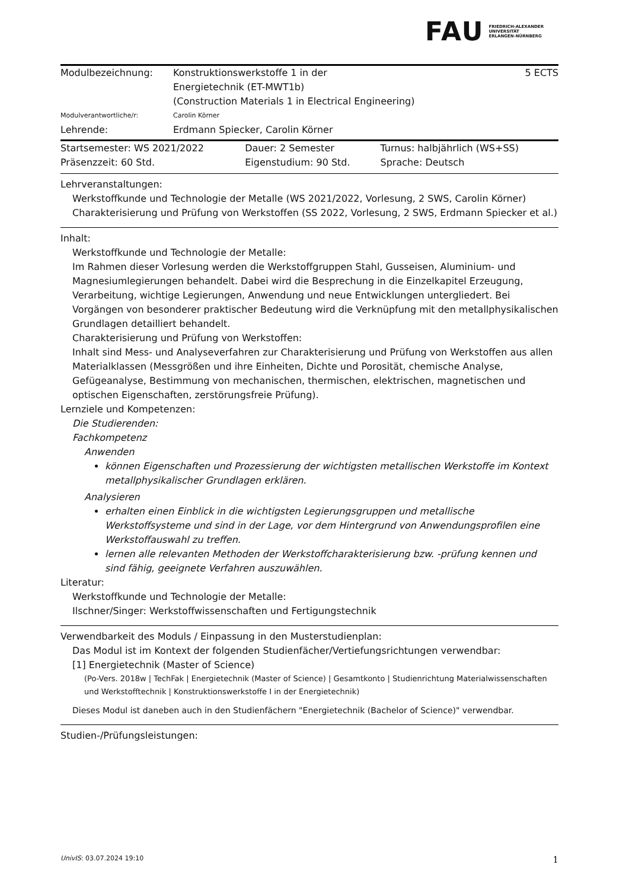FAU FRIEDRICH-ALEXANDER
UNIVERSITÄT
ERLANGEN-NÜRNBERG
| Modulbezeichnung: | Konstruktionswerkstoffe 1 in der Energietechnik (ET-MWT1b) (Construction Materials 1 in Electrical Engineering) | 5 ECTS |
| Modulverantwortliche/r: | Carolin Körner | |
| Lehrende: | Erdmann Spiecker, Carolin Körner | |
| Startsemester: WS 2021/2022 | Dauer: 2 Semester | Turnus: halbjährlich (WS+SS) |
| Präsenzzeit: 60 Std. | Eigenstudium: 90 Std. | Sprache: Deutsch |
Lehrveranstaltungen:
Werkstoffkunde und Technologie der Metalle (WS 2021/2022, Vorlesung, 2 SWS, Carolin Körner)
Charakterisierung und Prüfung von Werkstoffen (SS 2022, Vorlesung, 2 SWS, Erdmann Spiecker et al.)
Inhalt:
Werkstoffkunde und Technologie der Metalle:
Im Rahmen dieser Vorlesung werden die Werkstoffgruppen Stahl, Gusseisen, Aluminium- und Magnesiumlegierungen behandelt. Dabei wird die Besprechung in die Einzelkapitel Erzeugung, Verarbeitung, wichtige Legierungen, Anwendung und neue Entwicklungen untergliedert. Bei Vorgängen von besonderer praktischer Bedeutung wird die Verknüpfung mit den metallphysikalischen Grundlagen detailliert behandelt.
Charakterisierung und Prüfung von Werkstoffen:
Inhalt sind Mess- und Analyseverfahren zur Charakterisierung und Prüfung von Werkstoffen aus allen Materialklassen (Messgrößen und ihre Einheiten, Dichte und Porosität, chemische Analyse, Gefügeanalyse, Bestimmung von mechanischen, thermischen, elektrischen, magnetischen und optischen Eigenschaften, zerstörungsfreie Prüfung).
Lernziele und Kompetenzen:
Die Studierenden:
Fachkompetenz
Anwenden
können Eigenschaften und Prozessierung der wichtigsten metallischen Werkstoffe im Kontext metallphysikalischer Grundlagen erklären.
Analysieren
erhalten einen Einblick in die wichtigsten Legierungsgruppen und metallische Werkstoffsysteme und sind in der Lage, vor dem Hintergrund von Anwendungsprofilen eine Werkstoffauswahl zu treffen.
lernen alle relevanten Methoden der Werkstoffcharakterisierung bzw. -prüfung kennen und sind fähig, geeignete Verfahren auszuwählen.
Literatur:
Werkstoffkunde und Technologie der Metalle:
Ilschner/Singer: Werkstoffwissenschaften und Fertigungstechnik
Verwendbarkeit des Moduls / Einpassung in den Musterstudienplan:
Das Modul ist im Kontext der folgenden Studienfächer/Vertiefungsrichtungen verwendbar:
[1] Energietechnik (Master of Science)
(Po-Vers. 2018w | TechFak | Energietechnik (Master of Science) | Gesamtkonto | Studienrichtung Materialwissenschaften und Werkstofftechnik | Konstruktionswerkstoffe I in der Energietechnik)
Dieses Modul ist daneben auch in den Studienfächern "Energietechnik (Bachelor of Science)" verwendbar.
Studien-/Prüfungsleistungen:
UnivIS: 03.07.2024 19:10 1